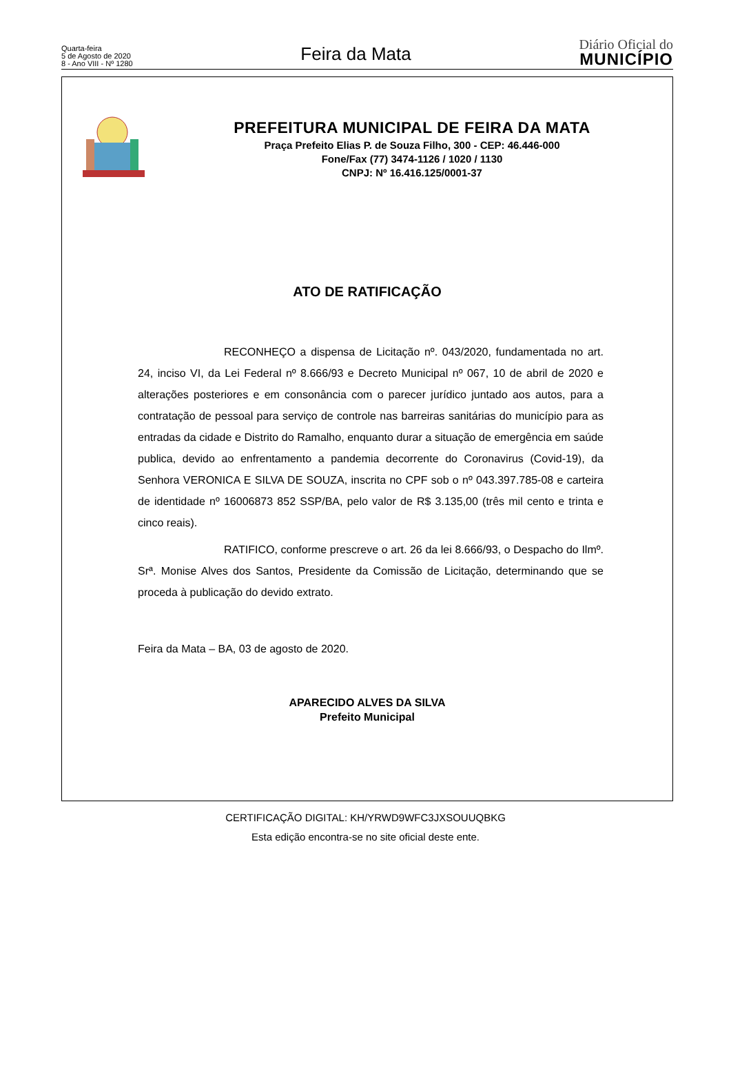Quarta-feira
5 de Agosto de 2020
8 - Ano VIII - Nº 1280
Feira da Mata
Diário Oficial do
MUNICÍPIO
PREFEITURA MUNICIPAL DE FEIRA DA MATA
Praça Prefeito Elias P. de Souza Filho, 300 - CEP: 46.446-000
Fone/Fax (77) 3474-1126 / 1020 / 1130
CNPJ: Nº 16.416.125/0001-37
ATO DE RATIFICAÇÃO
RECONHEÇO a dispensa de Licitação nº. 043/2020, fundamentada no art. 24, inciso VI, da Lei Federal nº 8.666/93 e Decreto Municipal nº 067, 10 de abril de 2020 e alterações posteriores e em consonância com o parecer jurídico juntado aos autos, para a contratação de pessoal para serviço de controle nas barreiras sanitárias do município para as entradas da cidade e Distrito do Ramalho, enquanto durar a situação de emergência em saúde publica, devido ao enfrentamento a pandemia decorrente do Coronavirus (Covid-19), da Senhora VERONICA E SILVA DE SOUZA, inscrita no CPF sob o nº 043.397.785-08 e carteira de identidade nº 16006873 852 SSP/BA, pelo valor de R$ 3.135,00 (três mil cento e trinta e cinco reais).
RATIFICO, conforme prescreve o art. 26 da lei 8.666/93, o Despacho do Ilmº. Srª. Monise Alves dos Santos, Presidente da Comissão de Licitação, determinando que se proceda à publicação do devido extrato.
Feira da Mata – BA, 03 de agosto de 2020.
APARECIDO ALVES DA SILVA
Prefeito Municipal
CERTIFICAÇÃO DIGITAL: KH/YRWD9WFC3JXSOUUQBKG
Esta edição encontra-se no site oficial deste ente.